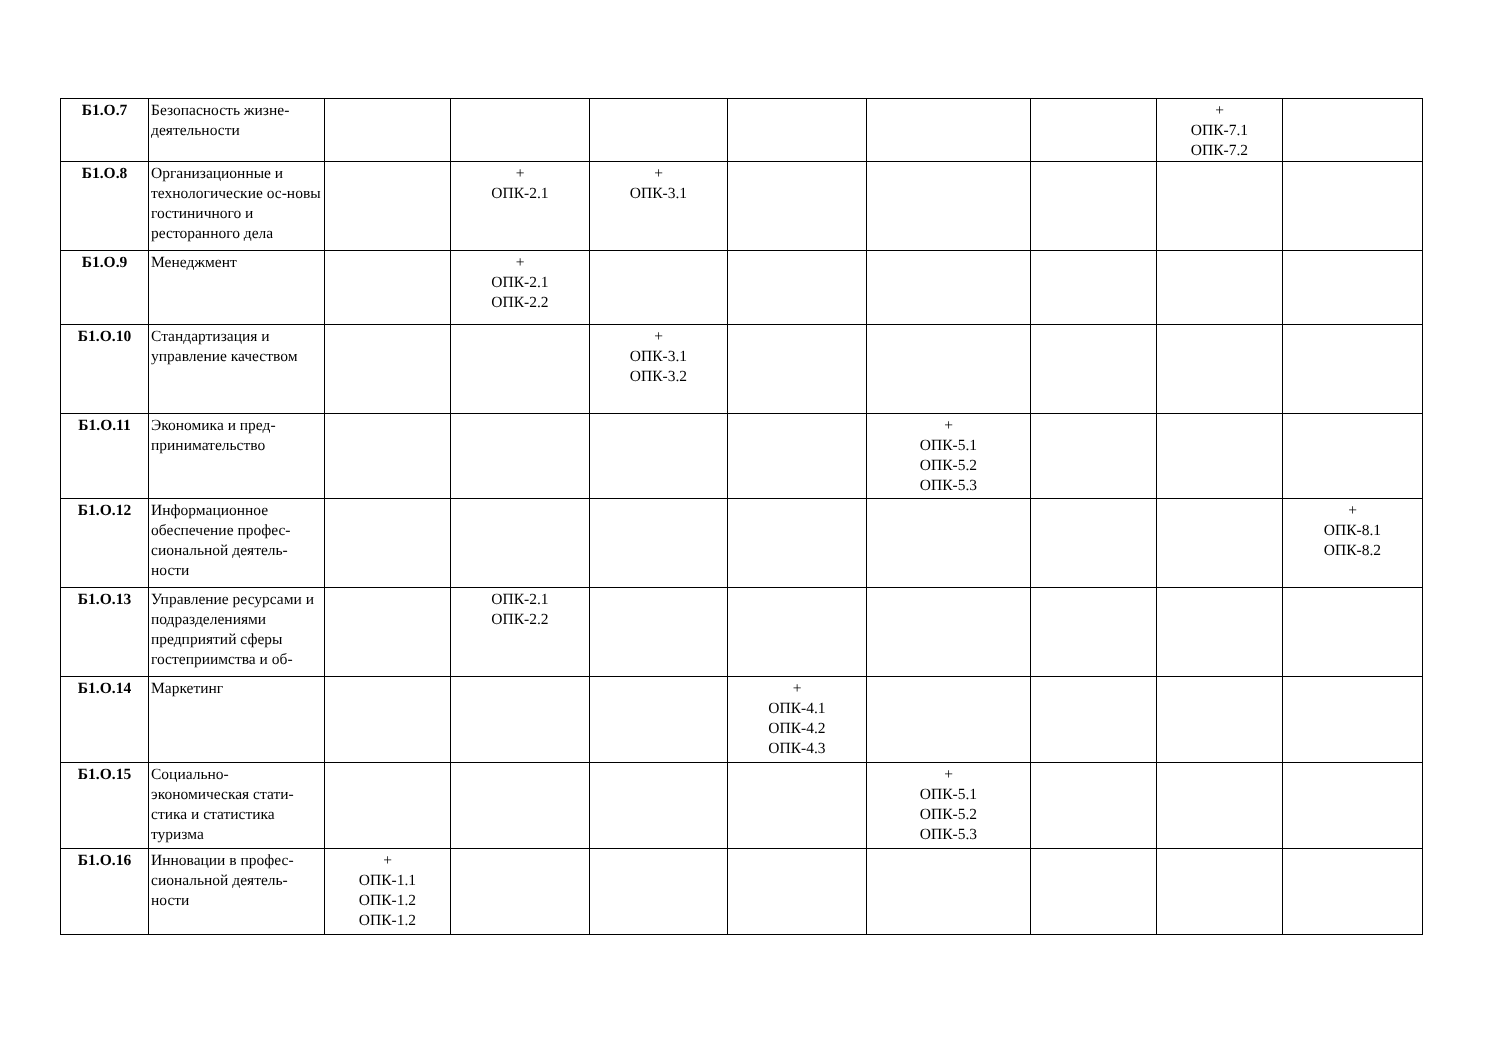| Б1.О.7 | Безопасность жизне-деятельности | | | | | | | + ОПК-7.1 ОПК-7.2 | |
| Б1.О.8 | Организационные и технологические ос-новы гостиничного и ресторанного дела | | + ОПК-2.1 | + ОПК-3.1 | | | | | |
| Б1.О.9 | Менеджмент | | + ОПК-2.1 ОПК-2.2 | | | | | | |
| Б1.О.10 | Стандартизация и управление качеством | | | + ОПК-3.1 ОПК-3.2 | | | | | |
| Б1.О.11 | Экономика и пред-принимательство | | | | | + ОПК-5.1 ОПК-5.2 ОПК-5.3 | | | |
| Б1.О.12 | Информационное обеспечение профес-сиональной деятель-ности | | | | | | | | + ОПК-8.1 ОПК-8.2 |
| Б1.О.13 | Управление ресурсами и подразделениями предприятий сферы гостеприимства и об- | | ОПК-2.1 ОПК-2.2 | | | | | | |
| Б1.О.14 | Маркетинг | | | | + ОПК-4.1 ОПК-4.2 ОПК-4.3 | | | | |
| Б1.О.15 | Социально-экономическая стати-стика и статистика туризма | | | | | + ОПК-5.1 ОПК-5.2 ОПК-5.3 | | | |
| Б1.О.16 | Инновации в профес-сиональной деятель-ности | + ОПК-1.1 ОПК-1.2 ОПК-1.2 | | | | | | | |